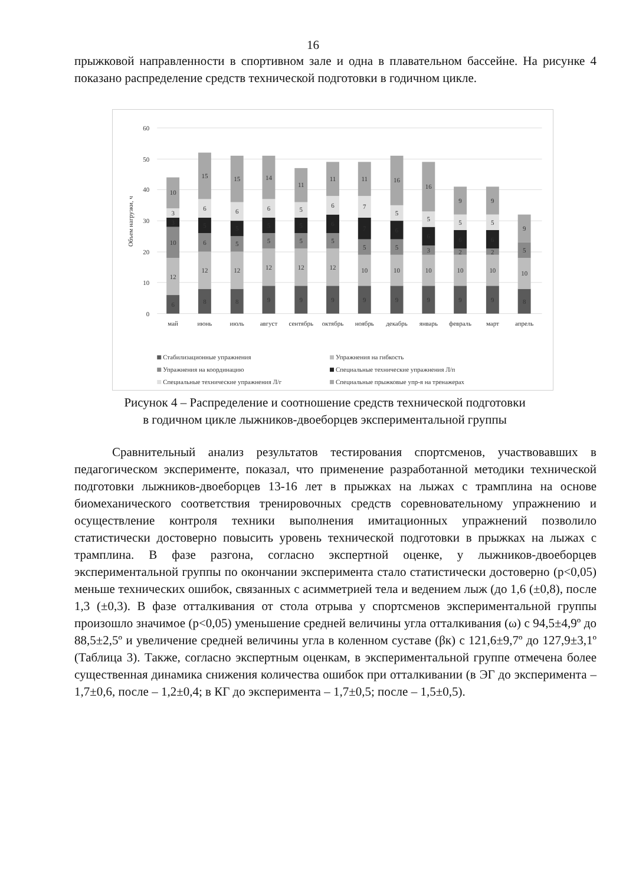16
прыжковой направленности в спортивном зале и одна в плавательном бассейне. На рисунке 4 показано распределение средств технической подготовки в годичном цикле.
0
10
20
30
40
50
60
Объем нагрузки, ч
6
12
10
3
3
10
8
12
6
5
6
15
8
12
5
5
6
15
9
12
5
5
6
14
9
12
5
5
5
11
9
12
5
6
6
11
9
10
5
7
7
11
9
10
5
6
5
16
9
10
3
6
5
16
9
10
2
6
5
9
9
10
2
6
5
9
8
10
5
9
май
июнь
июль
август
сентябрь
октябрь
ноябрь
декабрь
январь
февраль
март
апрель
Стабилизационные упражнения
Упражнения на гибкость
Упражнения на координацию
Специальные технические упражнения Л/п
Специальные технические упражнения Л/г
Специальные прыжковые упр-я на тренажерах
Рисунок 4 – Распределение и соотношение средств технической подготовки
в годичном цикле лыжников-двоеборцев экспериментальной группы
Сравнительный анализ результатов тестирования спортсменов, участвовавших в педагогическом эксперименте, показал, что применение разработанной методики технической подготовки лыжников-двоеборцев 13-16 лет в прыжках на лыжах с трамплина на основе биомеханического соответствия тренировочных средств соревновательному упражнению и осуществление контроля техники выполнения имитационных упражнений позволило статистически достоверно повысить уровень технической подготовки в прыжках на лыжах с трамплина. В фазе разгона, согласно экспертной оценке, у лыжников-двоеборцев экспериментальной группы по окончании эксперимента стало статистически достоверно (p<0,05) меньше технических ошибок, связанных с асимметрией тела и ведением лыж (до 1,6 (±0,8), после 1,3 (±0,3). В фазе отталкивания от стола отрыва у спортсменов экспериментальной группы произошло значимое (p<0,05) уменьшение средней величины угла отталкивания (ω) с 94,5±4,9º до 88,5±2,5º и увеличение средней величины угла в коленном суставе (βк) с 121,6±9,7º до 127,9±3,1º (Таблица 3). Также, согласно экспертным оценкам, в экспериментальной группе отмечена более существенная динамика снижения количества ошибок при отталкивании (в ЭГ до эксперимента – 1,7±0,6, после – 1,2±0,4; в КГ до эксперимента – 1,7±0,5; после – 1,5±0,5).